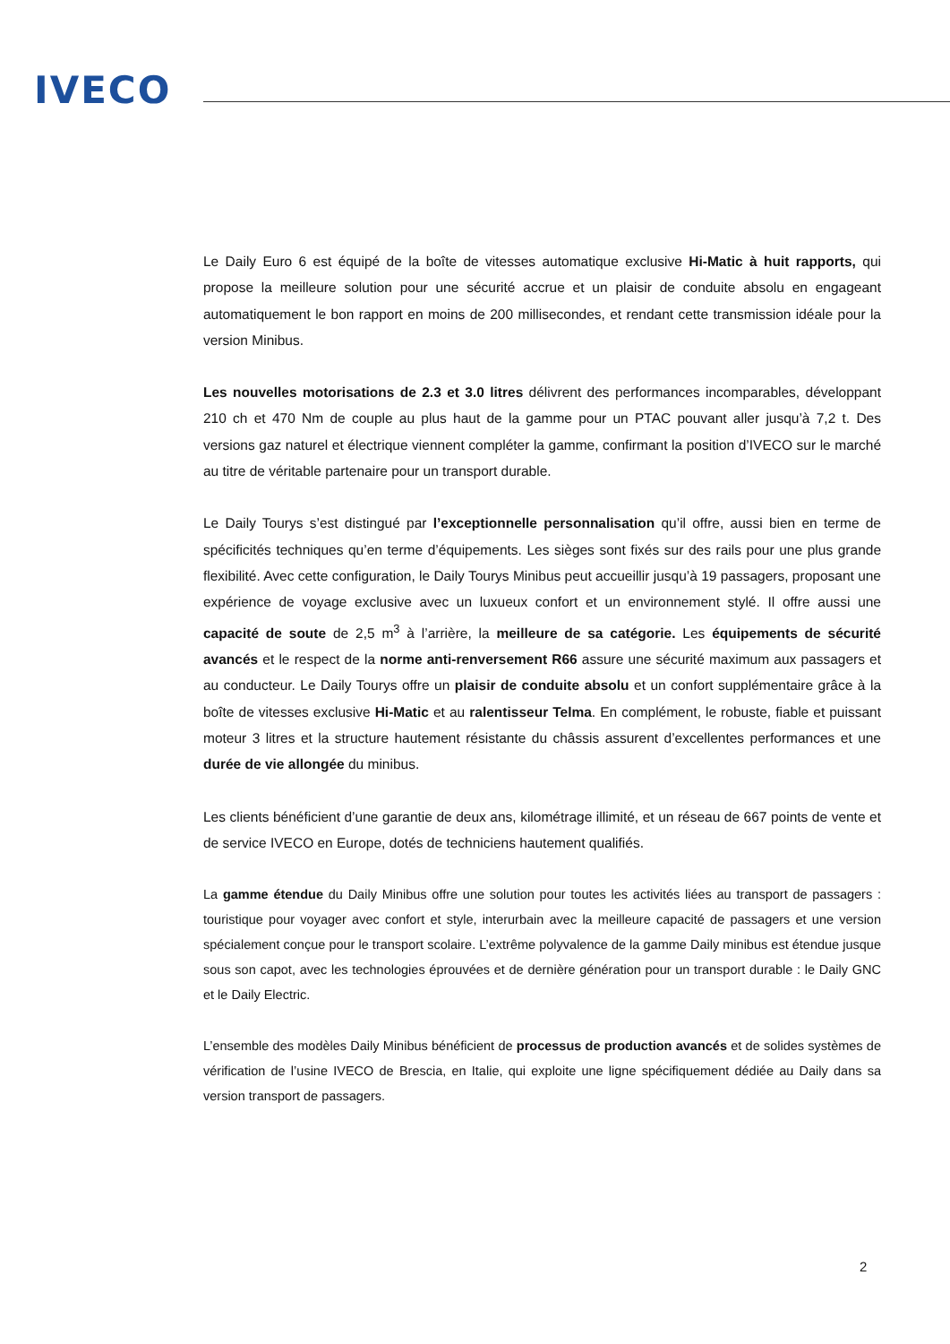IVECO
Le Daily Euro 6 est équipé de la boîte de vitesses automatique exclusive Hi-Matic à huit rapports, qui propose la meilleure solution pour une sécurité accrue et un plaisir de conduite absolu en engageant automatiquement le bon rapport en moins de 200 millisecondes, et rendant cette transmission idéale pour la version Minibus.
Les nouvelles motorisations de 2.3 et 3.0 litres délivrent des performances incomparables, développant 210 ch et 470 Nm de couple au plus haut de la gamme pour un PTAC pouvant aller jusqu’à 7,2 t. Des versions gaz naturel et électrique viennent compléter la gamme, confirmant la position d’IVECO sur le marché au titre de véritable partenaire pour un transport durable.
Le Daily Tourys s’est distingué par l’exceptionnelle personnalisation qu’il offre, aussi bien en terme de spécificités techniques qu’en terme d’équipements. Les sièges sont fixés sur des rails pour une plus grande flexibilité. Avec cette configuration, le Daily Tourys Minibus peut accueillir jusqu’à 19 passagers, proposant une expérience de voyage exclusive avec un luxueux confort et un environnement stylé. Il offre aussi une capacité de soute de 2,5 m<sup>3</sup> à l’arrière, la meilleure de sa catégorie. Les équipements de sécurité avancés et le respect de la norme anti-renversement R66 assure une sécurité maximum aux passagers et au conducteur. Le Daily Tourys offre un plaisir de conduite absolu et un confort supplémentaire grâce à la boîte de vitesses exclusive Hi-Matic et au ralentisseur Telma. En complément, le robuste, fiable et puissant moteur 3 litres et la structure hautement résistante du châssis assurent d’excellentes performances et une durée de vie allongée du minibus.
Les clients bénéficient d’une garantie de deux ans, kilométrage illimité, et un réseau de 667 points de vente et de service IVECO en Europe, dotés de techniciens hautement qualifiés.
La gamme étendue du Daily Minibus offre une solution pour toutes les activités liées au transport de passagers : touristique pour voyager avec confort et style, interurbain avec la meilleure capacité de passagers et une version spécialement conçue pour le transport scolaire. L’extrême polyvalence de la gamme Daily minibus est étendue jusque sous son capot, avec les technologies éprouvées et de dernière génération pour un transport durable : le Daily GNC et le Daily Electric.
L’ensemble des modèles Daily Minibus bénéficient de processus de production avancés et de solides systèmes de vérification de l’usine IVECO de Brescia, en Italie, qui exploite une ligne spécifiquement dédiée au Daily dans sa version transport de passagers.
2